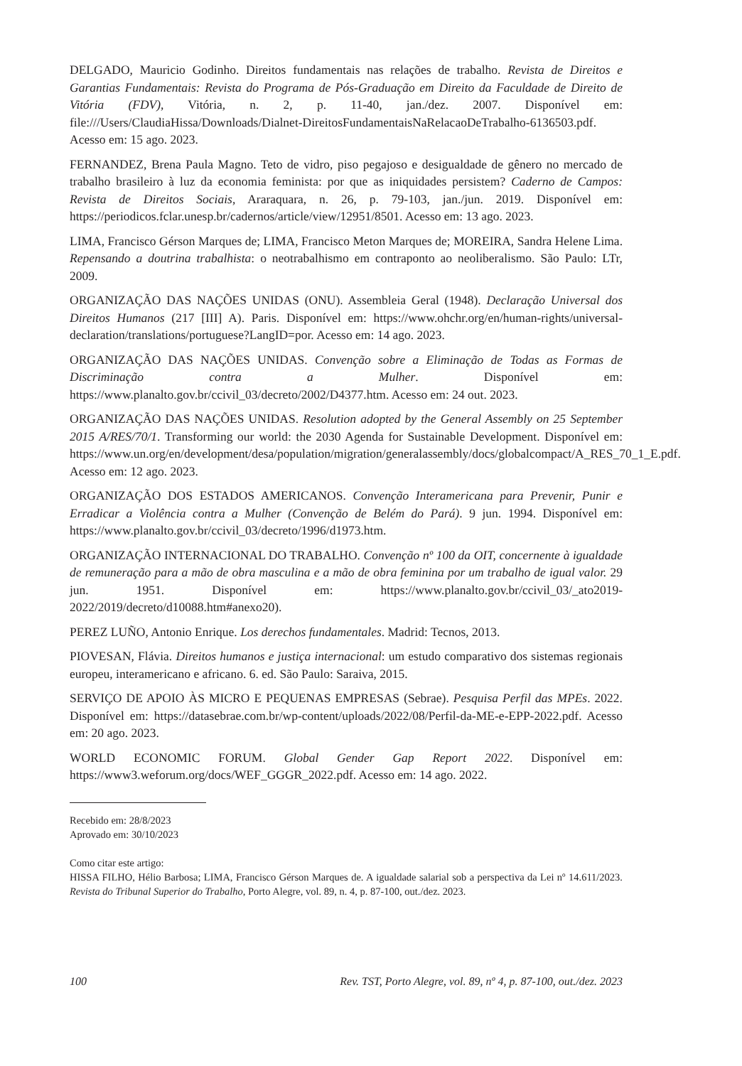DELGADO, Mauricio Godinho. Direitos fundamentais nas relações de trabalho. Revista de Direitos e Garantias Fundamentais: Revista do Programa de Pós-Graduação em Direito da Faculdade de Direito de Vitória (FDV), Vitória, n. 2, p. 11-40, jan./dez. 2007. Disponível em: file:///Users/ClaudiaHissa/Downloads/Dialnet-DireitosFundamentaisNaRelacaoDeTrabalho-6136503.pdf. Acesso em: 15 ago. 2023.
FERNANDEZ, Brena Paula Magno. Teto de vidro, piso pegajoso e desigualdade de gênero no mercado de trabalho brasileiro à luz da economia feminista: por que as iniquidades persistem? Caderno de Campos: Revista de Direitos Sociais, Araraquara, n. 26, p. 79-103, jan./jun. 2019. Disponível em: https://periodicos.fclar.unesp.br/cadernos/article/view/12951/8501. Acesso em: 13 ago. 2023.
LIMA, Francisco Gérson Marques de; LIMA, Francisco Meton Marques de; MOREIRA, Sandra Helene Lima. Repensando a doutrina trabalhista: o neotrabalhismo em contraponto ao neoliberalismo. São Paulo: LTr, 2009.
ORGANIZAÇÃO DAS NAÇÕES UNIDAS (ONU). Assembleia Geral (1948). Declaração Universal dos Direitos Humanos (217 [III] A). Paris. Disponível em: https://www.ohchr.org/en/human-rights/universal-declaration/translations/portuguese?LangID=por. Acesso em: 14 ago. 2023.
ORGANIZAÇÃO DAS NAÇÕES UNIDAS. Convenção sobre a Eliminação de Todas as Formas de Discriminação contra a Mulher. Disponível em: https://www.planalto.gov.br/ccivil_03/decreto/2002/D4377.htm. Acesso em: 24 out. 2023.
ORGANIZAÇÃO DAS NAÇÕES UNIDAS. Resolution adopted by the General Assembly on 25 September 2015 A/RES/70/1. Transforming our world: the 2030 Agenda for Sustainable Development. Disponível em: https://www.un.org/en/development/desa/population/migration/generalassembly/docs/globalcompact/A_RES_70_1_E.pdf. Acesso em: 12 ago. 2023.
ORGANIZAÇÃO DOS ESTADOS AMERICANOS. Convenção Interamericana para Prevenir, Punir e Erradicar a Violência contra a Mulher (Convenção de Belém do Pará). 9 jun. 1994. Disponível em: https://www.planalto.gov.br/ccivil_03/decreto/1996/d1973.htm.
ORGANIZAÇÃO INTERNACIONAL DO TRABALHO. Convenção nº 100 da OIT, concernente à igualdade de remuneração para a mão de obra masculina e a mão de obra feminina por um trabalho de igual valor. 29 jun. 1951. Disponível em: https://www.planalto.gov.br/ccivil_03/_ato2019-2022/2019/decreto/d10088.htm#anexo20).
PEREZ LUÑO, Antonio Enrique. Los derechos fundamentales. Madrid: Tecnos, 2013.
PIOVESAN, Flávia. Direitos humanos e justiça internacional: um estudo comparativo dos sistemas regionais europeu, interamericano e africano. 6. ed. São Paulo: Saraiva, 2015.
SERVIÇO DE APOIO ÀS MICRO E PEQUENAS EMPRESAS (Sebrae). Pesquisa Perfil das MPEs. 2022. Disponível em: https://datasebrae.com.br/wp-content/uploads/2022/08/Perfil-da-ME-e-EPP-2022.pdf. Acesso em: 20 ago. 2023.
WORLD ECONOMIC FORUM. Global Gender Gap Report 2022. Disponível em: https://www3.weforum.org/docs/WEF_GGGR_2022.pdf. Acesso em: 14 ago. 2022.
Recebido em: 28/8/2023
Aprovado em: 30/10/2023
Como citar este artigo:
HISSA FILHO, Hélio Barbosa; LIMA, Francisco Gérson Marques de. A igualdade salarial sob a perspectiva da Lei nº 14.611/2023. Revista do Tribunal Superior do Trabalho, Porto Alegre, vol. 89, n. 4, p. 87-100, out./dez. 2023.
100 Rev. TST, Porto Alegre, vol. 89, nº 4, p. 87-100, out./dez. 2023